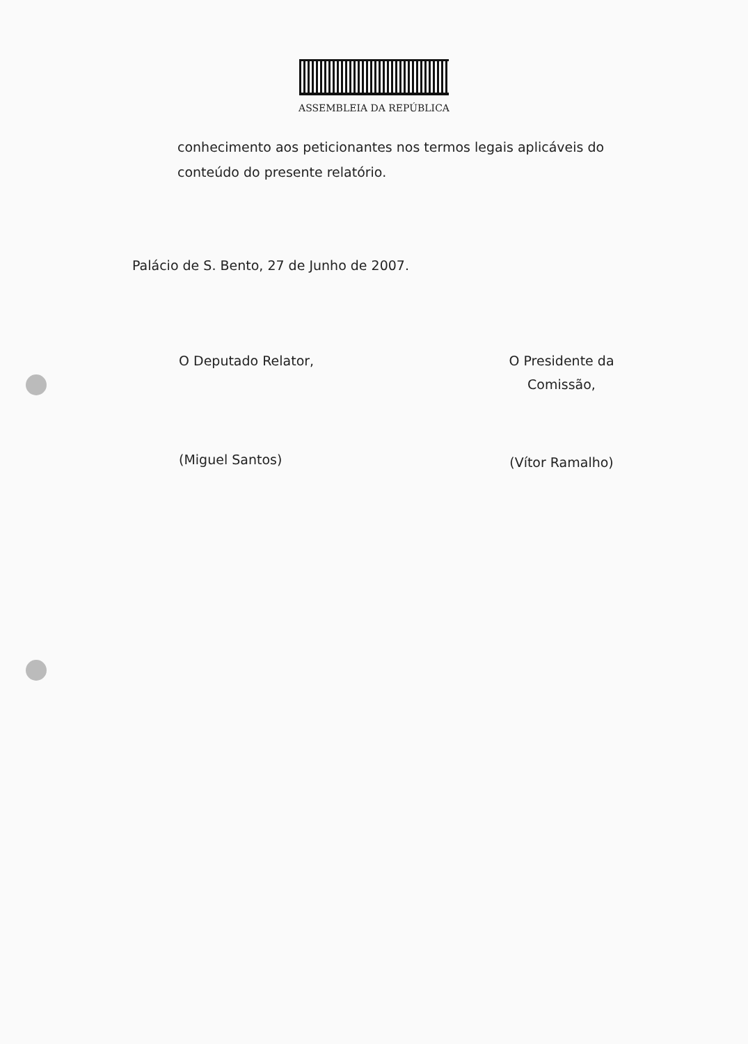ASSEMBLEIA DA REPÚBLICA
conhecimento aos peticionantes nos termos legais aplicáveis do conteúdo do presente relatório.
Palácio de S. Bento, 27 de Junho de 2007.
O Deputado Relator,
(Miguel Santos)
O Presidente da
Comissão,
(Vítor Ramalho)